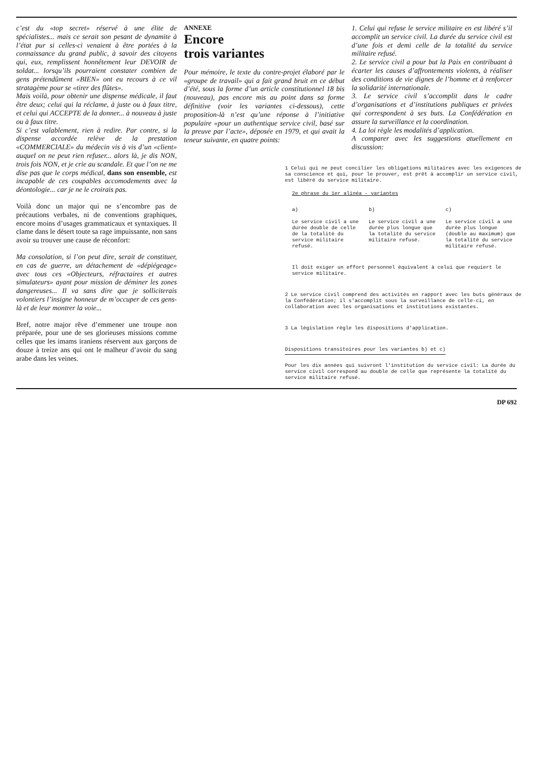c’est du «top secret» réservé à une élite de spécialistes... mais ce serait son pesant de dynamite à l’état pur si celles-ci venaient à être portées à la connaissance du grand public, à savoir des citoyens qui, eux, remplissent honnêtement leur DEVOIR de soldat... lorsqu’ils pourraient constater combien de gens prétendûment «BIEN» ont eu recours à ce vil stratagème pour se «tirer des flûtes».
Mais voilà, pour obtenir une dispense médicale, il faut être deux; celui qui la réclame, à juste ou à faux titre, et celui qui ACCEPTE de la donner... à nouveau à juste ou à faux titre.
Si c’est valablement, rien à redire. Par contre, si la dispense accordée relève de la prestation «COMMERCIALE» du médecin vis à vis d’un «client» auquel on ne peut rien refuser... alors là, je dis NON, trois fois NON, et je crie au scandale. Et que l’on ne me dise pas que le corps médical, dans son ensemble, est incapable de ces coupables accomodements avec la déontologie... car je ne le croirais pas.
Voilà donc un major qui ne s’encombre pas de précautions verbales, ni de conventions graphiques, encore moins d’usages grammaticaux et syntaxiques. Il clame dans le désert toute sa rage impuissante, non sans avoir su trouver une cause de réconfort:
Ma consolation, si l’on peut dire, serait de constituer, en cas de guerre, un détachement de «dépiégeage» avec tous ces «Objecteurs, réfractaires et autres simulateurs» ayant pour mission de déminer les zones dangereuses... Il va sans dire que je solliciterais volontiers l’insigne honneur de m’occuper de ces gens-là et de leur montrer la voie...
Bref, notre major rêve d’emmener une troupe non préparée, pour une de ses glorieuses missions comme celles que les imams iraniens réservent aux garçons de douze à treize ans qui ont le malheur d’avoir du sang arabe dans les veines.
ANNEXE
Encore
trois variantes
Pour mémoire, le texte du contre-projet élaboré par le «groupe de travail» qui a fait grand bruit en ce début d’été, sous la forme d’un article constitutionnel 18 bis (nouveau), pas encore mis au point dans sa forme définitive (voir les variantes ci-dessous), cette proposition-là n’est qu’une réponse à l’initiative populaire «pour un authentique service civil, basé sur la preuve par l’acte», déposée en 1979, et qui avait la teneur suivante, en quatre points:
1. Celui qui refuse le service militaire en est libéré s’il accomplit un service civil. La durée du service civil est d’une fois et demi celle de la totalité du service militaire refusé.
2. Le service civil a pour but la Paix en contribuant à écarter les causes d’affrontements violents, à réaliser des conditions de vie dignes de l’homme et à renforcer la solidarité internationale.
3. Le service civil s’accomplit dans le cadre d’organisations et d’institutions publiques et privées qui correspondent à ses buts. La Confédération en assure la surveillance et la coordination.
4. La loi règle les modalités d’application.
A comparer avec les suggestions atuellement en discussion:
1 Celui qui ne peut concilier les obligations militaires avec les exigences de sa conscience et qui, pour le prouver, est prêt à accomplir un service civil, est libéré du service militaire.
2e phrase du 1er alinéa - variantes
| a) | b) | c) |
| Le service civil a une durée double de celle de la totalité du service militaire refusé. | Le service civil a une durée plus longue que la totalité du service militaire refusé. | Le service civil a une durée plus longue (double au maximum) que la totalité du service militaire refusé. |
Il doit exiger un effort personnel équivalent à celui que requiert le service militaire.
2 Le service civil comprend des activités en rapport avec les buts généraux de la Confédération; il s'accomplit sous la surveillance de celle-ci, en collaboration avec les organisations et institutions existantes.
3 La législation règle les dispositions d'application.
Dispositions transitoires pour les variantes b) et c)
Pour les dix années qui suivront l'institution du service civil: La durée du service civil correspond au double de celle que représente la totalité du service militaire refusé.
DP 692